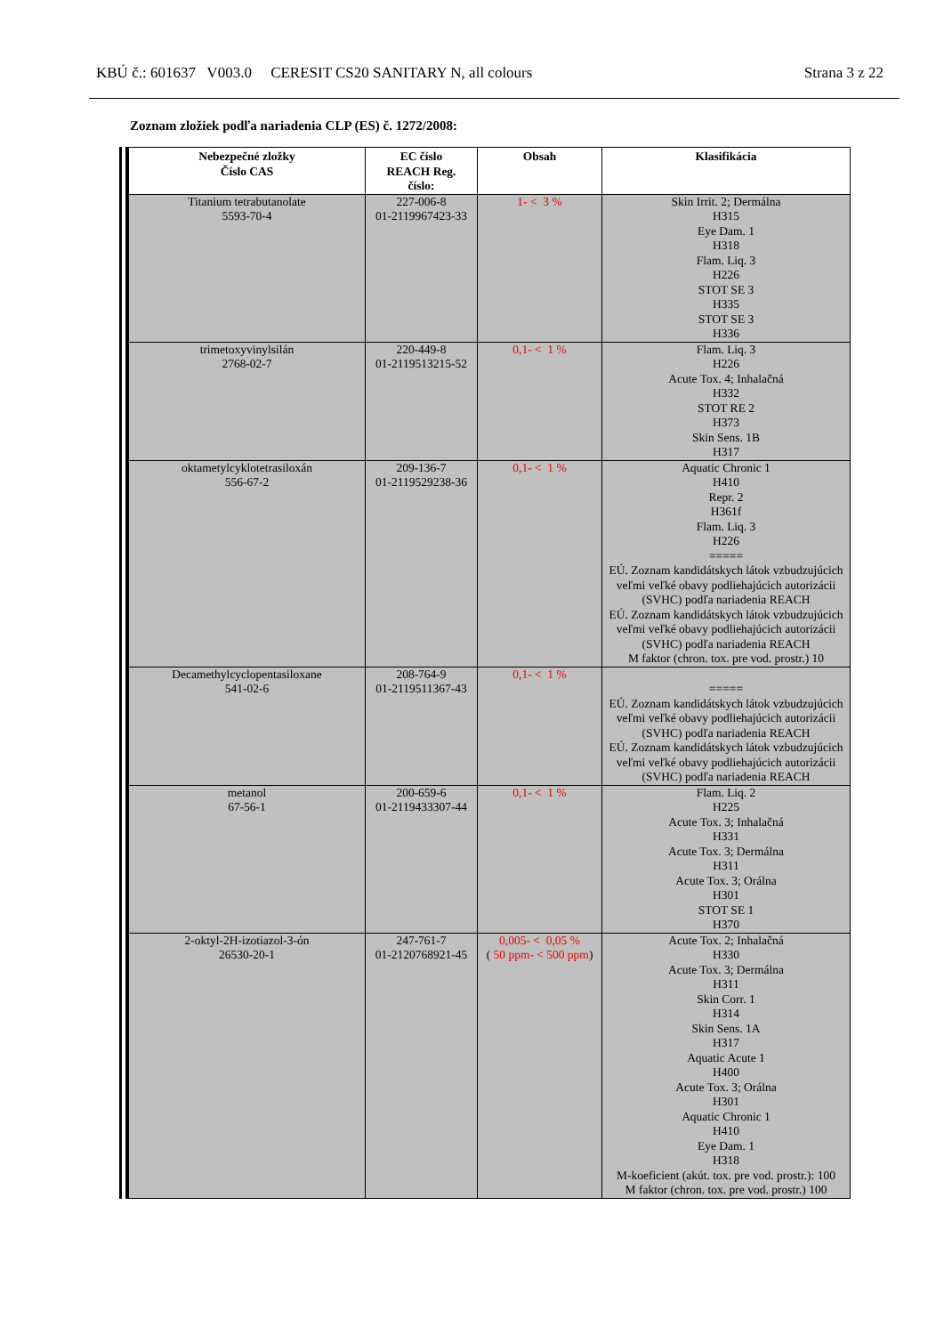KBÚ č.: 601637 V003.0 CERESIT CS20 SANITARY N, all colours Strana 3 z 22
Zoznam zložiek podľa nariadenia CLP (ES) č. 1272/2008:
| Nebezpečné zložky Číslo CAS | EC číslo REACH Reg. číslo: | Obsah | Klasifikácia |
| --- | --- | --- | --- |
| Titanium tetrabutanolate 5593-70-4 | 227-006-8 01-2119967423-33 | 1- < 3 % | Skin Irrit. 2; Dermálna H315 Eye Dam. 1 H318 Flam. Liq. 3 H226 STOT SE 3 H335 STOT SE 3 H336 |
| trimetoxyvinylsilán 2768-02-7 | 220-449-8 01-2119513215-52 | 0,1- < 1 % | Flam. Liq. 3 H226 Acute Tox. 4; Inhalačná H332 STOT RE 2 H373 Skin Sens. 1B H317 |
| oktametylcyklotetrasiloxán 556-67-2 | 209-136-7 01-2119529238-36 | 0,1- < 1 % | Aquatic Chronic 1 H410 Repr. 2 H361f Flam. Liq. 3 H226 ===== EÚ. Zoznam kandidátskych látok vzbudzujúcich veľmi veľké obavy podliehajúcich autorizácii (SVHC) podľa nariadenia REACH EÚ. Zoznam kandidátskych látok vzbudzujúcich veľmi veľké obavy podliehajúcich autorizácii (SVHC) podľa nariadenia REACH M faktor (chron. tox. pre vod. prostr.) 10 |
| Decamethylcyclopentasiloxane 541-02-6 | 208-764-9 01-2119511367-43 | 0,1- < 1 % | ===== EÚ. Zoznam kandidátskych látok vzbudzujúcich veľmi veľké obavy podliehajúcich autorizácii (SVHC) podľa nariadenia REACH EÚ. Zoznam kandidátskych látok vzbudzujúcich veľmi veľké obavy podliehajúcich autorizácii (SVHC) podľa nariadenia REACH |
| metanol 67-56-1 | 200-659-6 01-2119433307-44 | 0,1- < 1 % | Flam. Liq. 2 H225 Acute Tox. 3; Inhalačná H331 Acute Tox. 3; Dermálna H311 Acute Tox. 3; Orálna H301 STOT SE 1 H370 |
| 2-oktyl-2H-izotiazol-3-ón 26530-20-1 | 247-761-7 01-2120768921-45 | 0,005- < 0,05 % ( 50 ppm- < 500 ppm ) | Acute Tox. 2; Inhalačná H330 Acute Tox. 3; Dermálna H311 Skin Corr. 1 H314 Skin Sens. 1A H317 Aquatic Acute 1 H400 Acute Tox. 3; Orálna H301 Aquatic Chronic 1 H410 Eye Dam. 1 H318 M-koeficient (akút. tox. pre vod. prostr.): 100 M faktor (chron. tox. pre vod. prostr.) 100 |